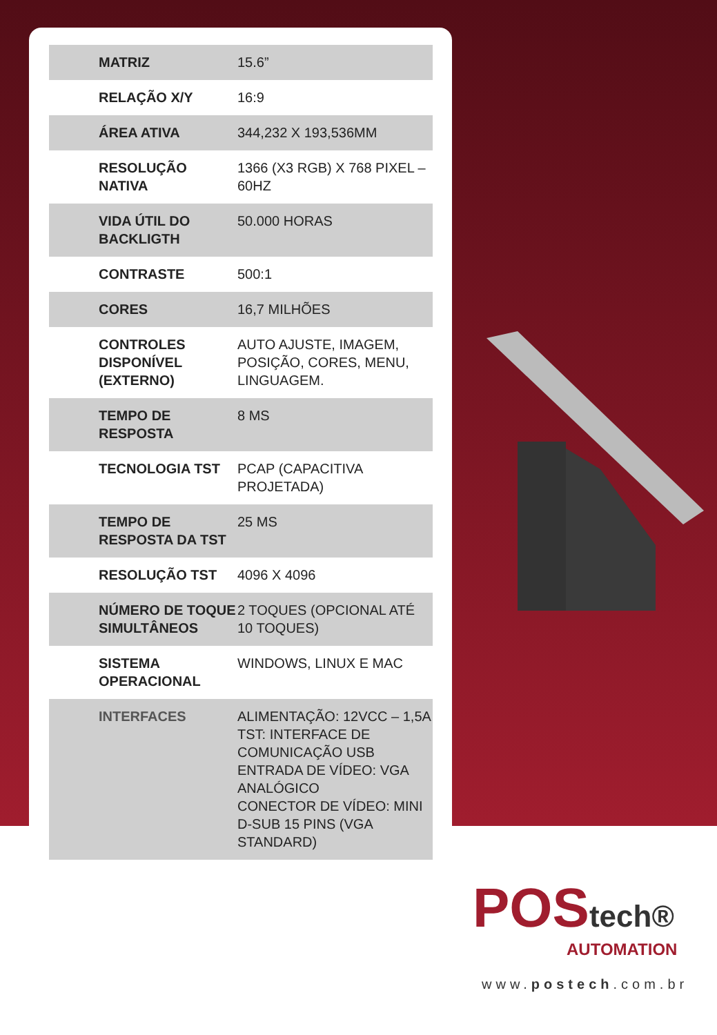| MATRIZ | 15.6” |
| RELAÇÃO X/Y | 16:9 |
| ÁREA ATIVA | 344,232 X 193,536MM |
| RESOLUÇÃO NATIVA | 1366 (X3 RGB) X 768 PIXEL – 60HZ |
| VIDA ÚTIL DO BACKLIGTH | 50.000 HORAS |
| CONTRASTE | 500:1 |
| CORES | 16,7 MILHÕES |
| CONTROLES DISPONÍVEL (EXTERNO) | AUTO AJUSTE, IMAGEM, POSIÇÃO, CORES, MENU, LINGUAGEM. |
| TEMPO DE RESPOSTA | 8 MS |
| TECNOLOGIA TST | PCAP (CAPACITIVA PROJETADA) |
| TEMPO DE RESPOSTA DA TST | 25 MS |
| RESOLUÇÃO TST | 4096 X 4096 |
| NÚMERO DE TOQUE SIMULTÂNEOS | 2 TOQUES (OPCIONAL ATÉ 10 TOQUES) |
| SISTEMA OPERACIONAL | WINDOWS, LINUX E MAC |
| INTERFACES | ALIMENTAÇÃO: 12VCC – 1,5A TST: INTERFACE DE COMUNICAÇÃO USB ENTRADA DE VÍDEO: VGA ANALÓGICO CONECTOR DE VÍDEO: MINI D-SUB 15 PINS (VGA STANDARD) |
POS tech®
AUTOMATION
www.postech.com.br